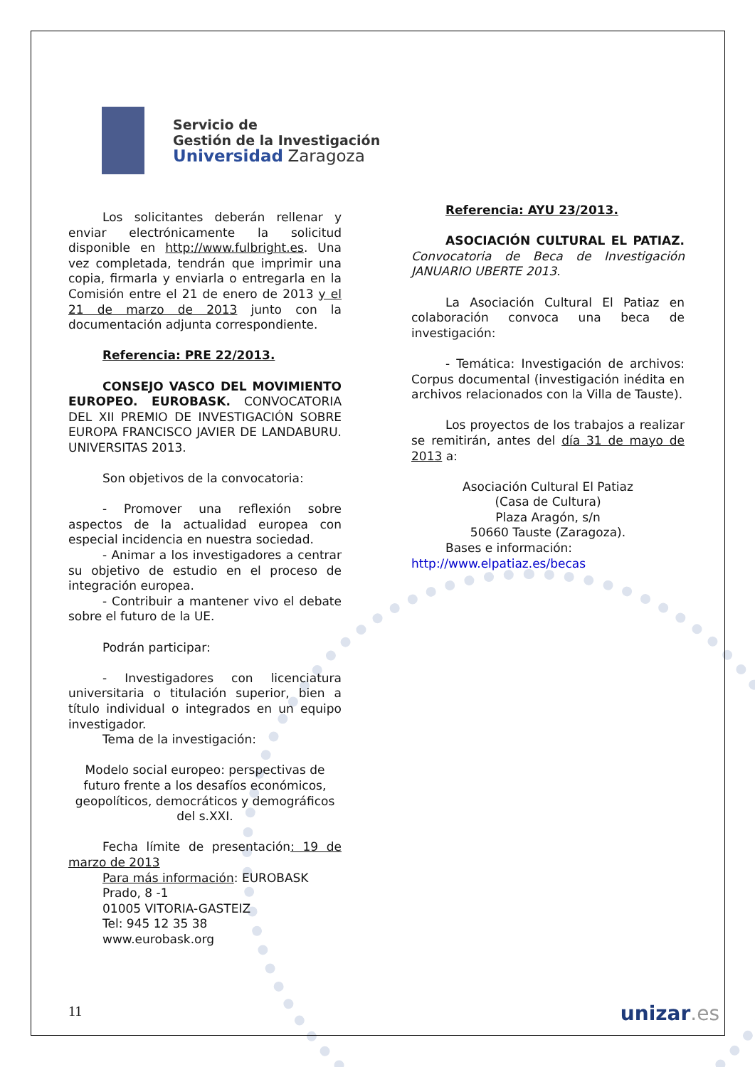Servicio de
Gestión de la Investigación
Universidad Zaragoza
Los solicitantes deberán rellenar y enviar electrónicamente la solicitud disponible en http://www.fulbright.es. Una vez completada, tendrán que imprimir una copia, firmarla y enviarla o entregarla en la Comisión entre el 21 de enero de 2013 y el 21 de marzo de 2013 junto con la documentación adjunta correspondiente.
Referencia: PRE 22/2013.
CONSEJO VASCO DEL MOVIMIENTO EUROPEO. EUROBASK. CONVOCATORIA DEL XII PREMIO DE INVESTIGACIÓN SOBRE EUROPA FRANCISCO JAVIER DE LANDABURU. UNIVERSITAS 2013.
Son objetivos de la convocatoria:
- Promover una reflexión sobre aspectos de la actualidad europea con especial incidencia en nuestra sociedad.
- Animar a los investigadores a centrar su objetivo de estudio en el proceso de integración europea.
- Contribuir a mantener vivo el debate sobre el futuro de la UE.
Podrán participar:
- Investigadores con licenciatura universitaria o titulación superior, bien a título individual o integrados en un equipo investigador.
Tema de la investigación:
Modelo social europeo: perspectivas de futuro frente a los desafíos económicos, geopolíticos, democráticos y demográficos del s.XXI.
Fecha límite de presentación: 19 de marzo de 2013
Para más información: EUROBASK
Prado, 8 -1
01005 VITORIA-GASTEIZ
Tel: 945 12 35 38
www.eurobask.org
Referencia: AYU 23/2013.
ASOCIACIÓN CULTURAL EL PATIAZ. Convocatoria de Beca de Investigación JANUARIO UBERTE 2013.
La Asociación Cultural El Patiaz en colaboración convoca una beca de investigación:
- Temática: Investigación de archivos: Corpus documental (investigación inédita en archivos relacionados con la Villa de Tauste).
Los proyectos de los trabajos a realizar se remitirán, antes del día 31 de mayo de 2013 a:
Asociación Cultural El Patiaz
(Casa de Cultura)
Plaza Aragón, s/n
50660 Tauste (Zaragoza).
Bases e información: http://www.elpatiaz.es/becas
11 unizar.es